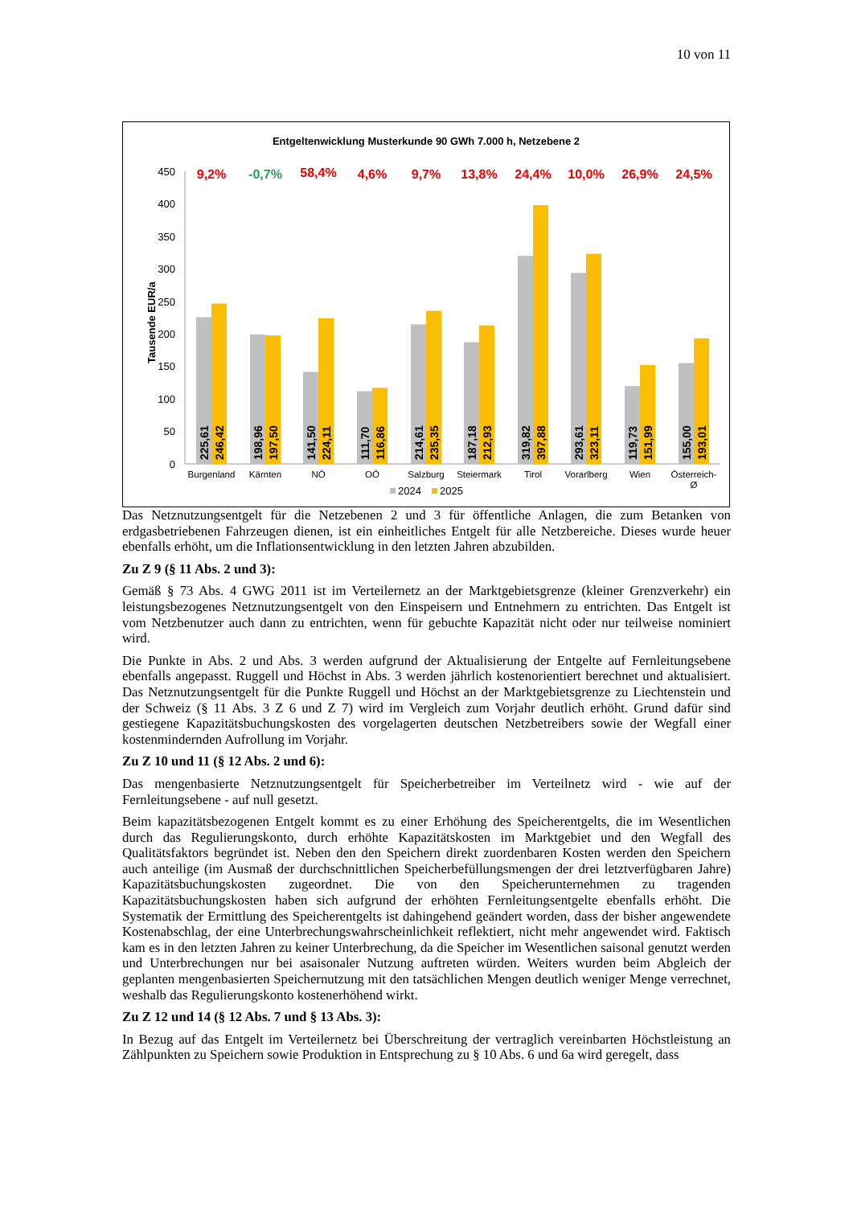10 von 11
Entgeltenwicklung Musterkunde 90 GWh 7.000 h, Netzebene 2
0
50
100
150
200
250
300
350
400
450
Tausende EUR/a
225,61
246,42
198,96
197,50
141,50
224,11
111,70
116,86
214,61
235,35
187,18
212,93
319,82
397,88
293,61
323,11
119,73
151,99
155,00
193,01
9,2%
-0,7%
58,4%
4,6%
9,7%
13,8%
24,4%
10,0%
26,9%
24,5%
Burgenland
Kärnten
NÖ
OÖ
Salzburg
Steiermark
Tirol
Vorarlberg
Wien
Österreich-
Ø
2024
2025
Das Netznutzungsentgelt für die Netzebenen 2 und 3 für öffentliche Anlagen, die zum Betanken von erdgasbetriebenen Fahrzeugen dienen, ist ein einheitliches Entgelt für alle Netzbereiche. Dieses wurde heuer ebenfalls erhöht, um die Inflationsentwicklung in den letzten Jahren abzubilden.
Zu Z 9 (§ 11 Abs. 2 und 3):
Gemäß § 73 Abs. 4 GWG 2011 ist im Verteilernetz an der Marktgebietsgrenze (kleiner Grenzverkehr) ein leistungsbezogenes Netznutzungsentgelt von den Einspeisern und Entnehmern zu entrichten. Das Entgelt ist vom Netzbenutzer auch dann zu entrichten, wenn für gebuchte Kapazität nicht oder nur teilweise nominiert wird.
Die Punkte in Abs. 2 und Abs. 3 werden aufgrund der Aktualisierung der Entgelte auf Fernleitungsebene ebenfalls angepasst. Ruggell und Höchst in Abs. 3 werden jährlich kostenorientiert berechnet und aktualisiert. Das Netznutzungsentgelt für die Punkte Ruggell und Höchst an der Marktgebietsgrenze zu Liechtenstein und der Schweiz (§ 11 Abs. 3 Z 6 und Z 7) wird im Vergleich zum Vorjahr deutlich erhöht. Grund dafür sind gestiegene Kapazitätsbuchungskosten des vorgelagerten deutschen Netzbetreibers sowie der Wegfall einer kostenmindernden Aufrollung im Vorjahr.
Zu Z 10 und 11 (§ 12 Abs. 2 und 6):
Das mengenbasierte Netznutzungsentgelt für Speicherbetreiber im Verteilnetz wird - wie auf der Fernleitungsebene - auf null gesetzt.
Beim kapazitätsbezogenen Entgelt kommt es zu einer Erhöhung des Speicherentgelts, die im Wesentlichen durch das Regulierungskonto, durch erhöhte Kapazitätskosten im Marktgebiet und den Wegfall des Qualitätsfaktors begründet ist. Neben den den Speichern direkt zuordenbaren Kosten werden den Speichern auch anteilige (im Ausmaß der durchschnittlichen Speicherbefüllungsmengen der drei letztverfügbaren Jahre) Kapazitätsbuchungskosten zugeordnet. Die von den Speicherunternehmen zu tragenden Kapazitätsbuchungskosten haben sich aufgrund der erhöhten Fernleitungsentgelte ebenfalls erhöht. Die Systematik der Ermittlung des Speicherentgelts ist dahingehend geändert worden, dass der bisher angewendete Kostenabschlag, der eine Unterbrechungswahrscheinlichkeit reflektiert, nicht mehr angewendet wird. Faktisch kam es in den letzten Jahren zu keiner Unterbrechung, da die Speicher im Wesentlichen saisonal genutzt werden und Unterbrechungen nur bei asaisonaler Nutzung auftreten würden. Weiters wurden beim Abgleich der geplanten mengenbasierten Speichernutzung mit den tatsächlichen Mengen deutlich weniger Menge verrechnet, weshalb das Regulierungskonto kostenerhöhend wirkt.
Zu Z 12 und 14 (§ 12 Abs. 7 und § 13 Abs. 3):
In Bezug auf das Entgelt im Verteilernetz bei Überschreitung der vertraglich vereinbarten Höchstleistung an Zählpunkten zu Speichern sowie Produktion in Entsprechung zu § 10 Abs. 6 und 6a wird geregelt, dass